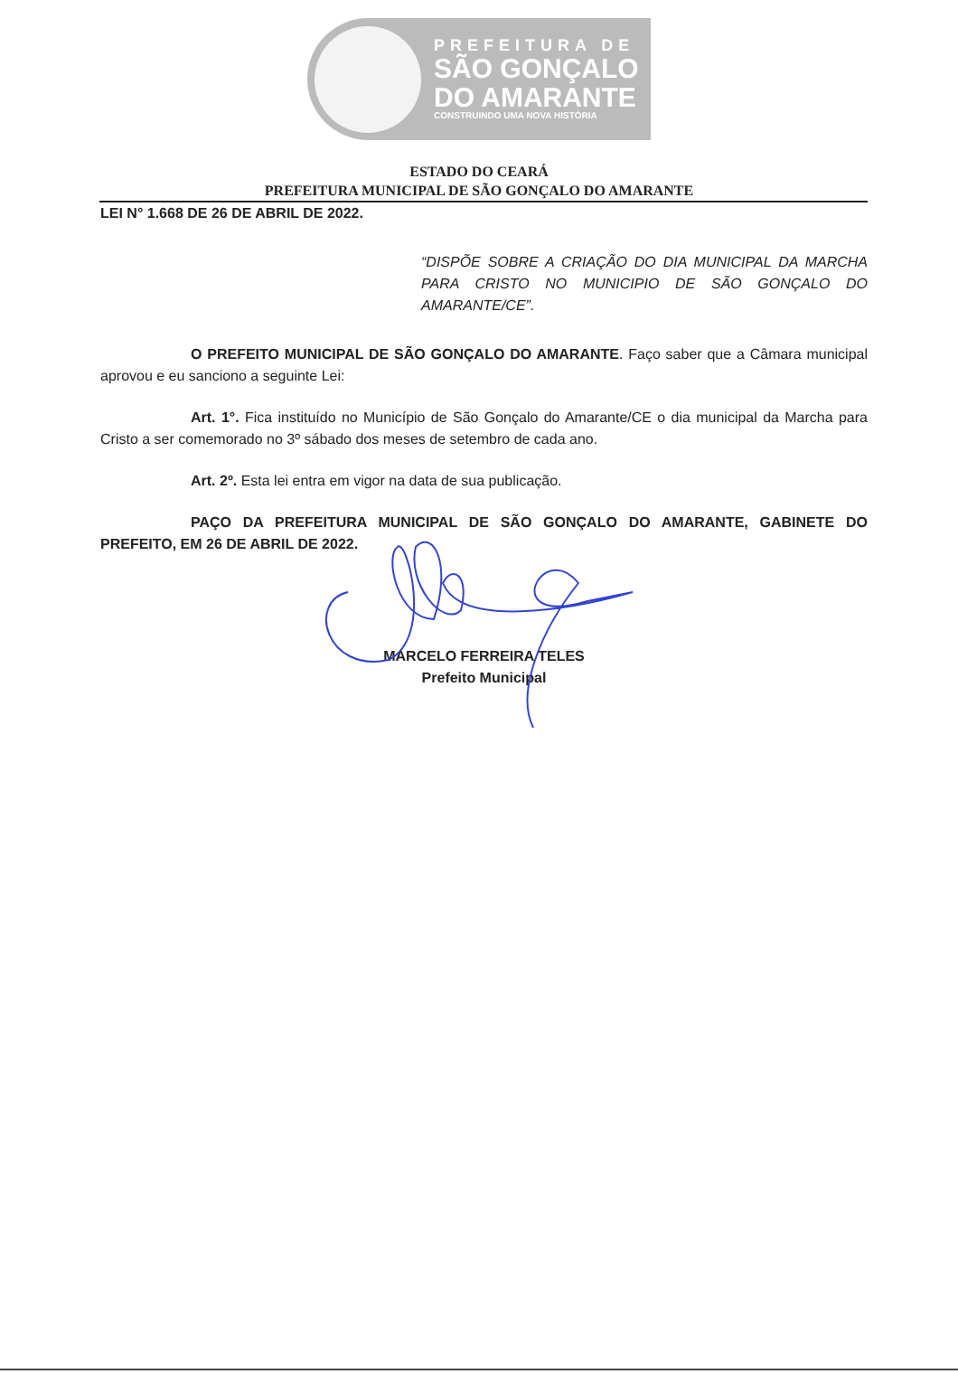PREFEITURA DE
SÃO GONÇALO
DO AMARANTE
CONSTRUINDO UMA NOVA HISTÓRIA
ESTADO DO CEARÁ
PREFEITURA MUNICIPAL DE SÃO GONÇALO DO AMARANTE
LEI N° 1.668 DE 26 DE ABRIL DE 2022.
“DISPÕE SOBRE A CRIAÇÃO DO DIA MUNICIPAL DA MARCHA PARA CRISTO NO MUNICIPIO DE SÃO GONÇALO DO AMARANTE/CE”.
O PREFEITO MUNICIPAL DE SÃO GONÇALO DO AMARANTE. Faço saber que a Câmara municipal aprovou e eu sanciono a seguinte Lei:
Art. 1°. Fica instituído no Município de São Gonçalo do Amarante/CE o dia municipal da Marcha para Cristo a ser comemorado no 3º sábado dos meses de setembro de cada ano.
Art. 2º. Esta lei entra em vigor na data de sua publicação.
PAÇO DA PREFEITURA MUNICIPAL DE SÃO GONÇALO DO AMARANTE, GABINETE DO PREFEITO, EM 26 DE ABRIL DE 2022.
MARCELO FERREIRA TELES
Prefeito Municipal